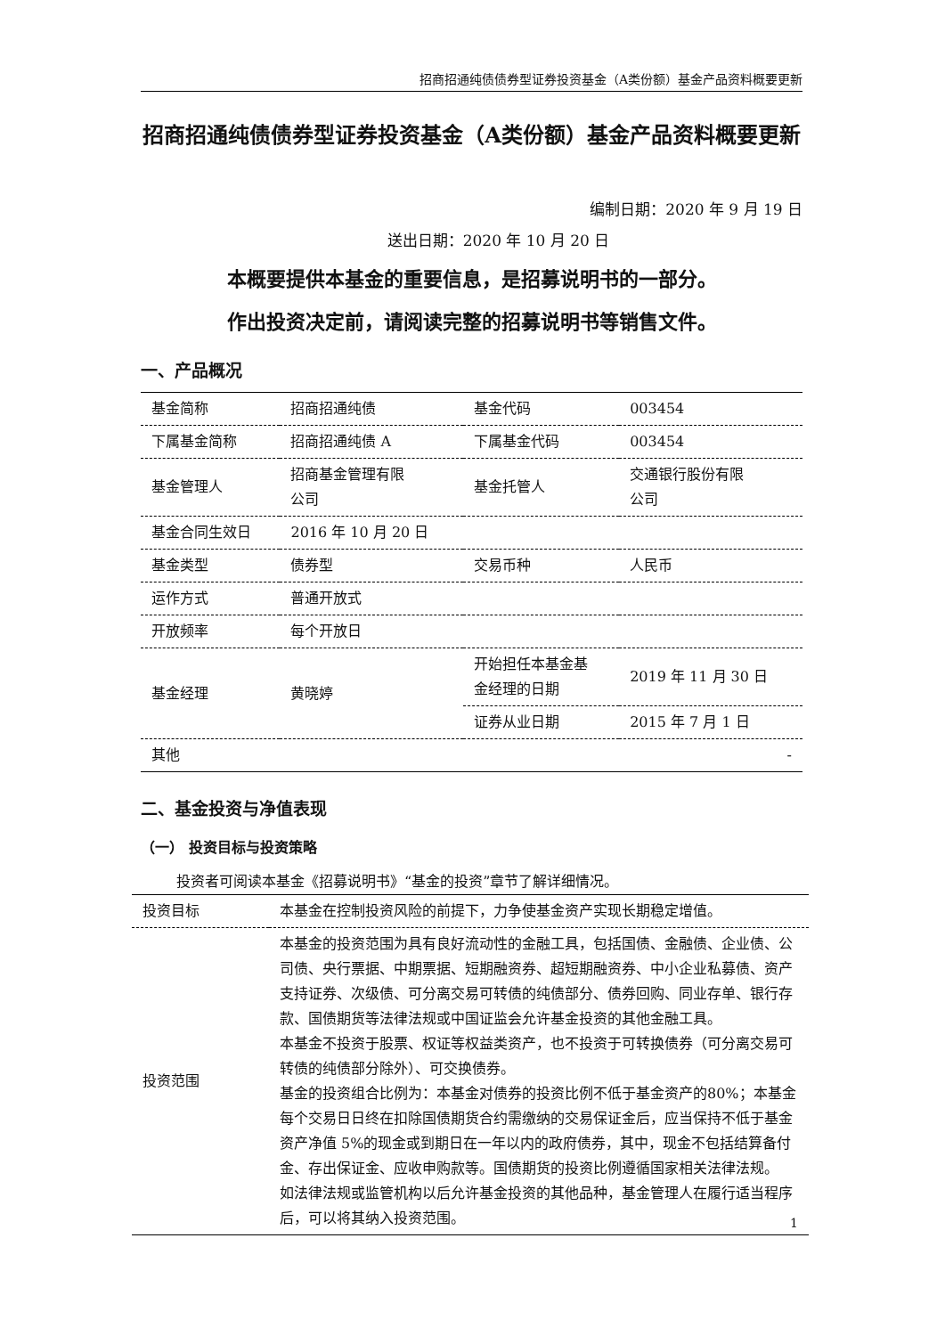招商招通纯债债券型证券投资基金（A类份额）基金产品资料概要更新
招商招通纯债债券型证券投资基金（A类份额）基金产品资料概要更新
编制日期：2020 年 9 月 19 日
送出日期：2020 年 10 月 20 日
本概要提供本基金的重要信息，是招募说明书的一部分。
作出投资决定前，请阅读完整的招募说明书等销售文件。
一、产品概况
| 基金简称 | 招商招通纯债 | 基金代码 | 003454 |
| 下属基金简称 | 招商招通纯债 A | 下属基金代码 | 003454 |
| 基金管理人 | 招商基金管理有限 公司 | 基金托管人 | 交通银行股份有限 公司 |
| 基金合同生效日 | 2016 年 10 月 20 日 | | |
| 基金类型 | 债券型 | 交易币种 | 人民币 |
| 运作方式 | 普通开放式 | | |
| 开放频率 | 每个开放日 | | |
| 基金经理 | 黄晓婷 | 开始担任本基金基 金经理的日期 | 2019 年 11 月 30 日 |
| | | 证券从业日期 | 2015 年 7 月 1 日 |
| 其他 | - | | |
二、基金投资与净值表现
（一） 投资目标与投资策略
投资者可阅读本基金《招募说明书》“基金的投资”章节了解详细情况。
| 投资目标 | 本基金在控制投资风险的前提下，力争使基金资产实现长期稳定增值。 |
| 投资范围 | 本基金的投资范围为具有良好流动性的金融工具，包括国债、金融债、企业债、公司债、央行票据、中期票据、短期融资券、超短期融资券、中小企业私募债、资产支持证券、次级债、可分离交易可转债的纯债部分、债券回购、同业存单、银行存款、国债期货等法律法规或中国证监会允许基金投资的其他金融工具。 本基金不投资于股票、权证等权益类资产，也不投资于可转换债券（可分离交易可转债的纯债部分除外）、可交换债券。 基金的投资组合比例为：本基金对债券的投资比例不低于基金资产的80%；本基金每个交易日日终在扣除国债期货合约需缴纳的交易保证金后，应当保持不低于基金资产净值 5%的现金或到期日在一年以内的政府债券，其中，现金不包括结算备付金、存出保证金、应收申购款等。国债期货的投资比例遵循国家相关法律法规。 如法律法规或监管机构以后允许基金投资的其他品种，基金管理人在履行适当程序后，可以将其纳入投资范围。 |
1